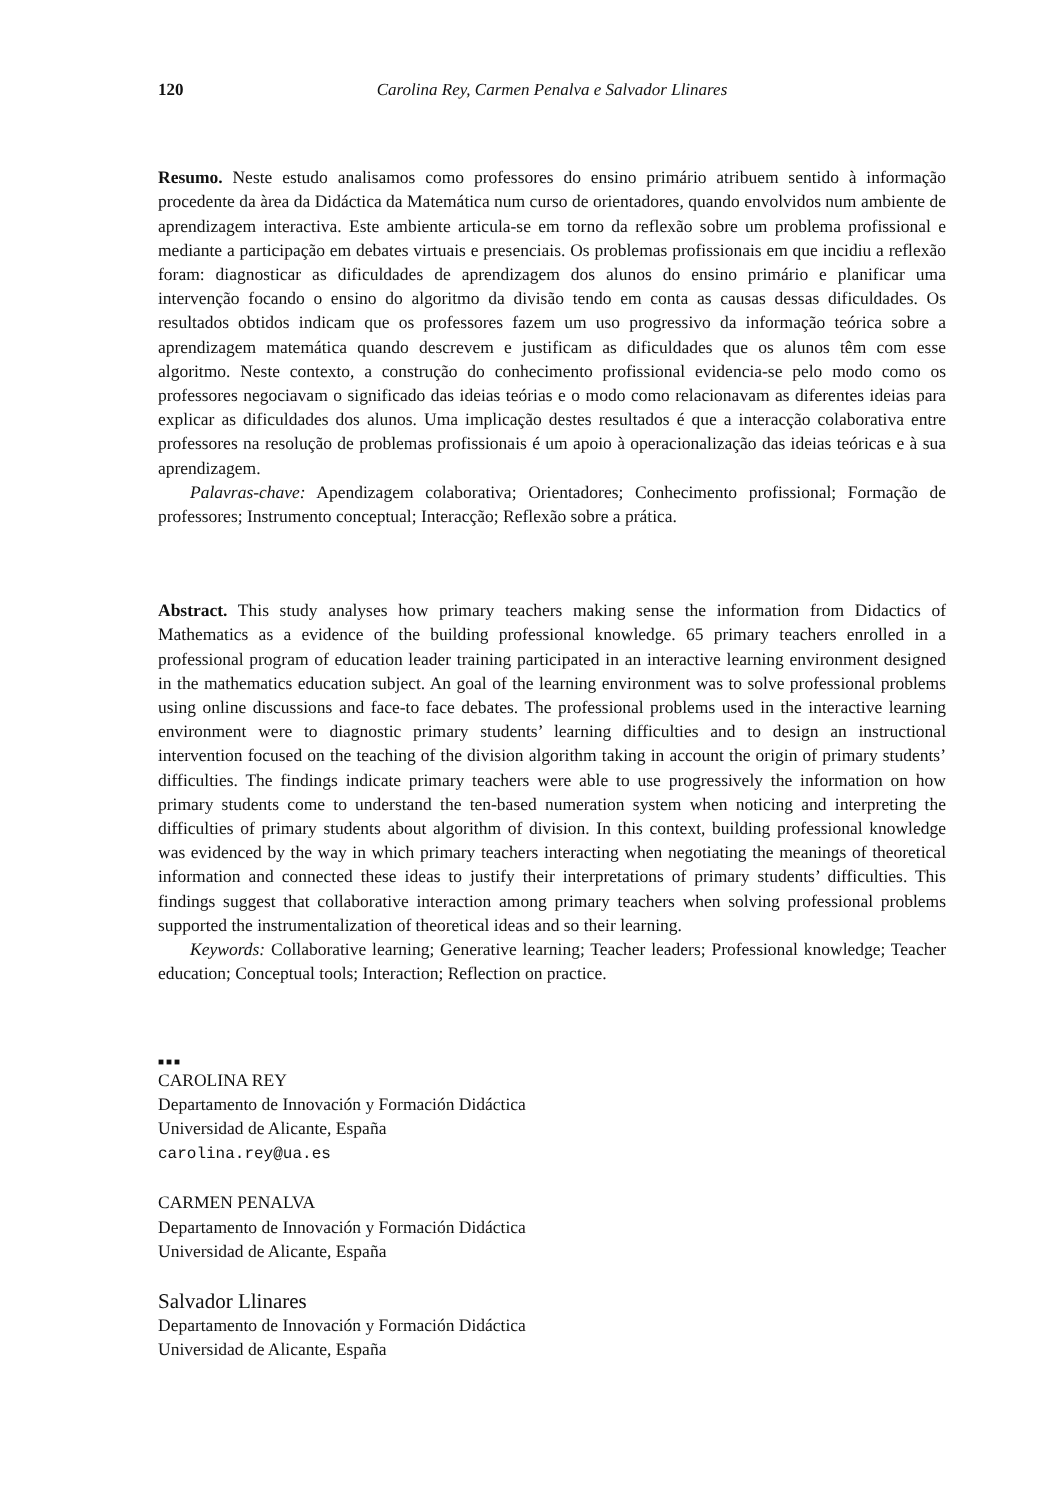120 Carolina Rey, Carmen Penalva e Salvador Llinares
Resumo. Neste estudo analisamos como professores do ensino primário atribuem sentido à informação procedente da àrea da Didáctica da Matemática num curso de orientadores, quando envolvidos num ambiente de aprendizagem interactiva. Este ambiente articula-se em torno da reflexão sobre um problema profissional e mediante a participação em debates virtuais e presenciais. Os problemas profissionais em que incidiu a reflexão foram: diagnosticar as dificuldades de aprendizagem dos alunos do ensino primário e planificar uma intervenção focando o ensino do algoritmo da divisão tendo em conta as causas dessas dificuldades. Os resultados obtidos indicam que os professores fazem um uso progressivo da informação teórica sobre a aprendizagem matemática quando descrevem e justificam as dificuldades que os alunos têm com esse algoritmo. Neste contexto, a construção do conhecimento profissional evidencia-se pelo modo como os professores negociavam o significado das ideias teórias e o modo como relacionavam as diferentes ideias para explicar as dificuldades dos alunos. Uma implicação destes resultados é que a interacção colaborativa entre professores na resolução de problemas profissionais é um apoio à operacionalização das ideias teóricas e à sua aprendizagem.
Palavras-chave: Apendizagem colaborativa; Orientadores; Conhecimento profissional; Formação de professores; Instrumento conceptual; Interacção; Reflexão sobre a prática.
Abstract. This study analyses how primary teachers making sense the information from Didactics of Mathematics as a evidence of the building professional knowledge. 65 primary teachers enrolled in a professional program of education leader training participated in an interactive learning environment designed in the mathematics education subject. An goal of the learning environment was to solve professional problems using online discussions and face-to face debates. The professional problems used in the interactive learning environment were to diagnostic primary students’ learning difficulties and to design an instructional intervention focused on the teaching of the division algorithm taking in account the origin of primary students’ difficulties. The findings indicate primary teachers were able to use progressively the information on how primary students come to understand the ten-based numeration system when noticing and interpreting the difficulties of primary students about algorithm of division. In this context, building professional knowledge was evidenced by the way in which primary teachers interacting when negotiating the meanings of theoretical information and connected these ideas to justify their interpretations of primary students’ difficulties. This findings suggest that collaborative interaction among primary teachers when solving professional problems supported the instrumentalization of theoretical ideas and so their learning.
Keywords: Collaborative learning; Generative learning; Teacher leaders; Professional knowledge; Teacher education; Conceptual tools; Interaction; Reflection on practice.
■■■
CAROLINA REY
Departamento de Innovación y Formación Didáctica
Universidad de Alicante, España
carolina.rey@ua.es
CARMEN PENALVA
Departamento de Innovación y Formación Didáctica
Universidad de Alicante, España
Salvador Llinares
Departamento de Innovación y Formación Didáctica
Universidad de Alicante, España